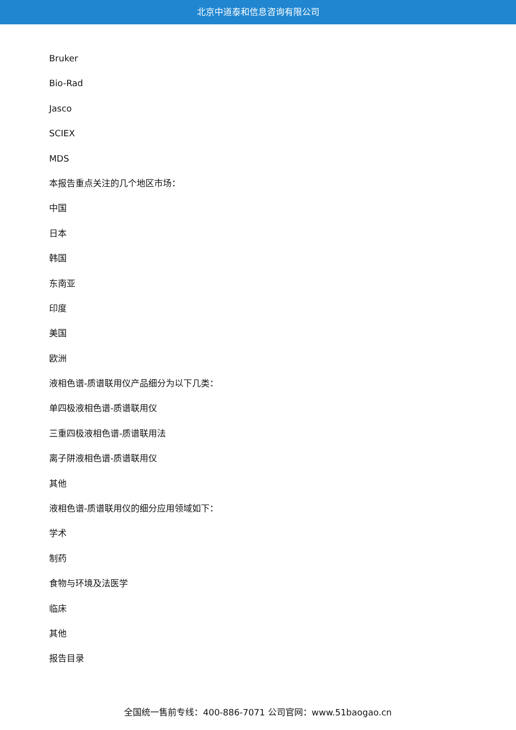北京中道泰和信息咨询有限公司
Bruker
Bio-Rad
Jasco
SCIEX
MDS
本报告重点关注的几个地区市场：
中国
日本
韩国
东南亚
印度
美国
欧洲
液相色谱-质谱联用仪产品细分为以下几类：
单四极液相色谱-质谱联用仪
三重四极液相色谱-质谱联用法
离子阱液相色谱-质谱联用仪
其他
液相色谱-质谱联用仪的细分应用领域如下：
学术
制药
食物与环境及法医学
临床
其他
报告目录
全国统一售前专线：400-886-7071 公司官网：www.51baogao.cn